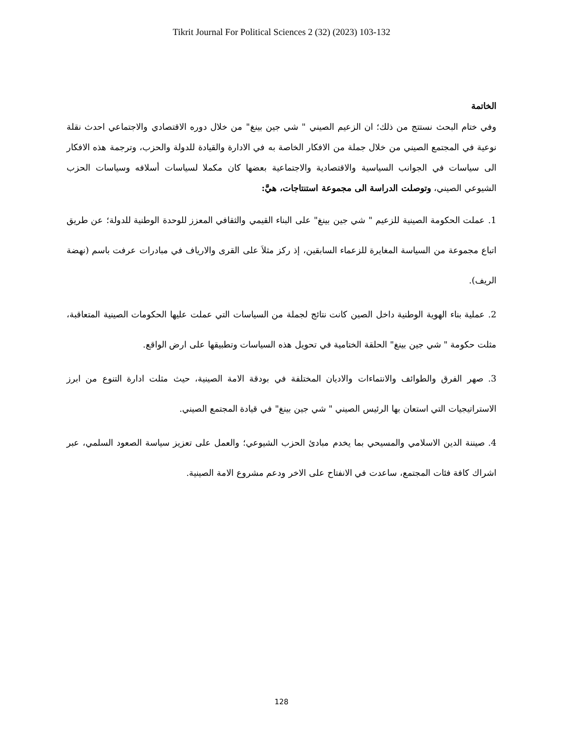Tikrit Journal For Political Sciences 2 (32) (2023) 103-132
الخاتمة
وفي ختام البحث نستتج من ذلك؛ ان الزعيم الصيني " شي جين بينغ" من خلال دوره الاقتصادي والاجتماعي احدث نقلة نوعية في المجتمع الصيني من خلال جملة من الافكار الخاصة به في الادارة والقيادة للدولة والحزب، وترجمة هذه الافكار الى سياسات في الجوانب السياسية والاقتصادية والاجتماعية بعضها كان مكملا لسياسات أسلافه وسياسات الحزب الشيوعي الصيني، وتوصلت الدراسة الى مجموعة استنتاجات، هيَّ:
1. عملت الحكومة الصينية للزعيم " شي جين بينغ" على البناء القيمي والثقافي المعزز للوحدة الوطنية للدولة؛ عن طريق اتباع مجموعة من السياسة المغايرة للزعماء السابقين، إذ ركز مثلاَ على القرى والارياف في مبادرات عرفت باسم (نهضة الريف).
2. عملية بناء الهوية الوطنية داخل الصين كانت نتائج لجملة من السياسات التي عملت عليها الحكومات الصينية المتعاقبة، مثلت حكومة " شي جين بينغ" الحلقة الختامية في تحويل هذه السياسات وتطبيقها على ارض الواقع.
3. صهر الفرق والطوائف والانتماءات والاديان المختلفة في بودقة الامة الصينية، حيث مثلت ادارة التنوع من ابرز الاستراتيجيات التي استعان بها الرئيس الصيني " شي جين بينغ" في قيادة المجتمع الصيني.
4. صيننة الدين الاسلامي والمسيحي بما يخدم مبادئ الحزب الشيوعي؛ والعمل على تعزيز سياسة الصعود السلمي، عبر اشراك كافة فئات المجتمع، ساعدت في الانفتاح على الاخر ودعم مشروع الامة الصينية.
128